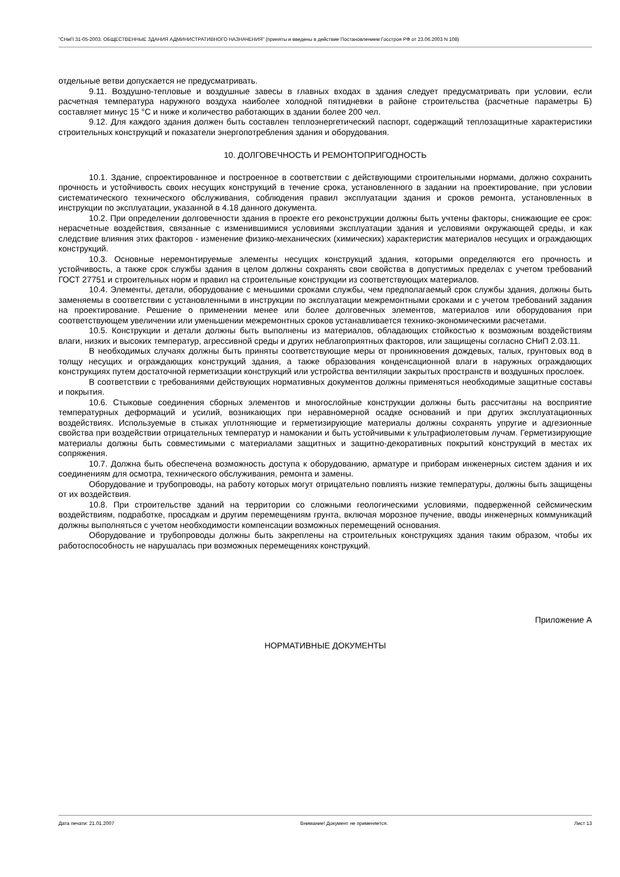"СНиП 31-05-2003. ОБЩЕСТВЕННЫЕ ЗДАНИЯ АДМИНИСТРАТИВНОГО НАЗНАЧЕНИЯ" (приняты и введены в действие Постановлением Госстроя РФ от 23.06.2003 N 108)
отдельные ветви допускается не предусматривать.
9.11. Воздушно-тепловые и воздушные завесы в главных входах в здания следует предусматривать при условии, если расчетная температура наружного воздуха наиболее холодной пятидневки в районе строительства (расчетные параметры Б) составляет минус 15 °С и ниже и количество работающих в здании более 200 чел.
9.12. Для каждого здания должен быть составлен теплоэнергетический паспорт, содержащий теплозащитные характеристики строительных конструкций и показатели энергопотребления здания и оборудования.
10. ДОЛГОВЕЧНОСТЬ И РЕМОНТОПРИГОДНОСТЬ
10.1. Здание, спроектированное и построенное в соответствии с действующими строительными нормами, должно сохранить прочность и устойчивость своих несущих конструкций в течение срока, установленного в задании на проектирование, при условии систематического технического обслуживания, соблюдения правил эксплуатации здания и сроков ремонта, установленных в инструкции по эксплуатации, указанной в 4.18 данного документа.
10.2. При определении долговечности здания в проекте его реконструкции должны быть учтены факторы, снижающие ее срок: нерасчетные воздействия, связанные с изменившимися условиями эксплуатации здания и условиями окружающей среды, и как следствие влияния этих факторов - изменение физико-механических (химических) характеристик материалов несущих и ограждающих конструкций.
10.3. Основные неремонтируемые элементы несущих конструкций здания, которыми определяются его прочность и устойчивость, а также срок службы здания в целом должны сохранять свои свойства в допустимых пределах с учетом требований ГОСТ 27751 и строительных норм и правил на строительные конструкции из соответствующих материалов.
10.4. Элементы, детали, оборудование с меньшими сроками службы, чем предполагаемый срок службы здания, должны быть заменяемы в соответствии с установленными в инструкции по эксплуатации межремонтными сроками и с учетом требований задания на проектирование. Решение о применении менее или более долговечных элементов, материалов или оборудования при соответствующем увеличении или уменьшении межремонтных сроков устанавливается технико-экономическими расчетами.
10.5. Конструкции и детали должны быть выполнены из материалов, обладающих стойкостью к возможным воздействиям влаги, низких и высоких температур, агрессивной среды и других неблагоприятных факторов, или защищены согласно СНиП 2.03.11.
В необходимых случаях должны быть приняты соответствующие меры от проникновения дождевых, талых, грунтовых вод в толщу несущих и ограждающих конструкций здания, а также образования конденсационной влаги в наружных ограждающих конструкциях путем достаточной герметизации конструкций или устройства вентиляции закрытых пространств и воздушных прослоек.
В соответствии с требованиями действующих нормативных документов должны применяться необходимые защитные составы и покрытия.
10.6. Стыковые соединения сборных элементов и многослойные конструкции должны быть рассчитаны на восприятие температурных деформаций и усилий, возникающих при неравномерной осадке оснований и при других эксплуатационных воздействиях. Используемые в стыках уплотняющие и герметизирующие материалы должны сохранять упругие и адгезионные свойства при воздействии отрицательных температур и намокании и быть устойчивыми к ультрафиолетовым лучам. Герметизирующие материалы должны быть совместимыми с материалами защитных и защитно-декоративных покрытий конструкций в местах их сопряжения.
10.7. Должна быть обеспечена возможность доступа к оборудованию, арматуре и приборам инженерных систем здания и их соединениям для осмотра, технического обслуживания, ремонта и замены.
Оборудование и трубопроводы, на работу которых могут отрицательно повлиять низкие температуры, должны быть защищены от их воздействия.
10.8. При строительстве зданий на территории со сложными геологическими условиями, подверженной сейсмическим воздействиям, подработке, просадкам и другим перемещениям грунта, включая морозное пучение, вводы инженерных коммуникаций должны выполняться с учетом необходимости компенсации возможных перемещений основания.
Оборудование и трубопроводы должны быть закреплены на строительных конструкциях здания таким образом, чтобы их работоспособность не нарушалась при возможных перемещениях конструкций.
Приложение А
НОРМАТИВНЫЕ ДОКУМЕНТЫ
Дата печати: 21.01.2007 Внимание! Документ не применяется. Лист 13